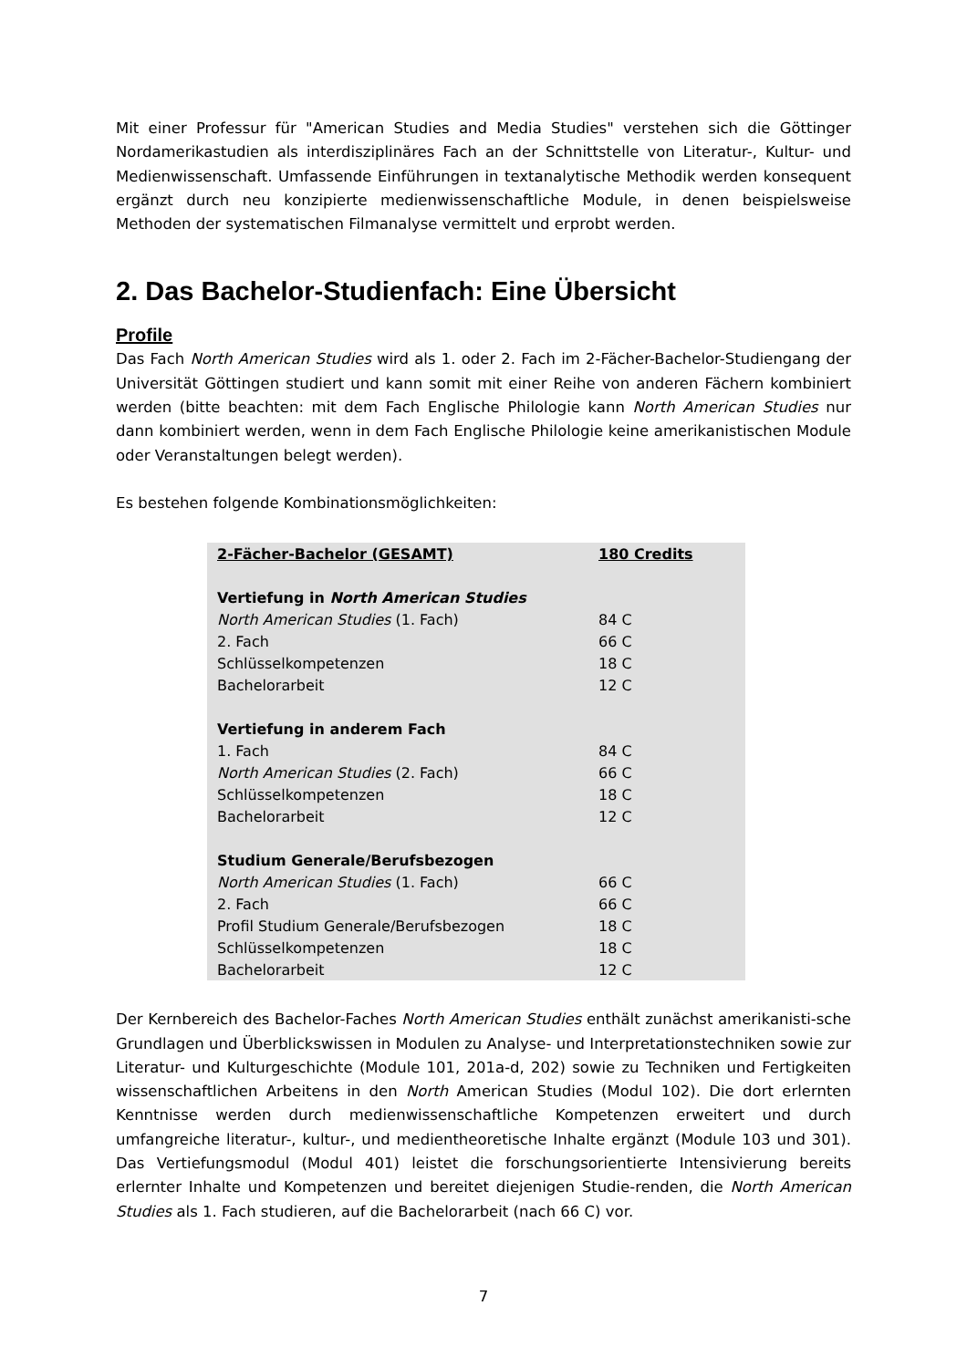Mit einer Professur für "American Studies and Media Studies" verstehen sich die Göttinger Nordamerikastudien als interdisziplinäres Fach an der Schnittstelle von Literatur-, Kultur- und Medienwissenschaft. Umfassende Einführungen in textanalytische Methodik werden konsequent ergänzt durch neu konzipierte medienwissenschaftliche Module, in denen beispielsweise Methoden der systematischen Filmanalyse vermittelt und erprobt werden.
2. Das Bachelor-Studienfach: Eine Übersicht
Profile
Das Fach North American Studies wird als 1. oder 2. Fach im 2-Fächer-Bachelor-Studiengang der Universität Göttingen studiert und kann somit mit einer Reihe von anderen Fächern kombiniert werden (bitte beachten: mit dem Fach Englische Philologie kann North American Studies nur dann kombiniert werden, wenn in dem Fach Englische Philologie keine amerikanistischen Module oder Veranstaltungen belegt werden).
Es bestehen folgende Kombinationsmöglichkeiten:
| 2-Fächer-Bachelor (GESAMT) | 180 Credits |
| Vertiefung in North American Studies | |
| North American Studies (1. Fach) | 84 C |
| 2. Fach | 66 C |
| Schlüsselkompetenzen | 18 C |
| Bachelorarbeit | 12 C |
| Vertiefung in anderem Fach | |
| 1. Fach | 84 C |
| North American Studies (2. Fach) | 66 C |
| Schlüsselkompetenzen | 18 C |
| Bachelorarbeit | 12 C |
| Studium Generale/Berufsbezogen | |
| North American Studies (1. Fach) | 66 C |
| 2. Fach | 66 C |
| Profil Studium Generale/Berufsbezogen | 18 C |
| Schlüsselkompetenzen | 18 C |
| Bachelorarbeit | 12 C |
Der Kernbereich des Bachelor-Faches North American Studies enthält zunächst amerikanisti-sche Grundlagen und Überblickswissen in Modulen zu Analyse- und Interpretationstechniken sowie zur Literatur- und Kulturgeschichte (Module 101, 201a-d, 202) sowie zu Techniken und Fertigkeiten wissenschaftlichen Arbeitens in den North American Studies (Modul 102). Die dort erlernten Kenntnisse werden durch medienwissenschaftliche Kompetenzen erweitert und durch umfangreiche literatur-, kultur-, und medientheoretische Inhalte ergänzt (Module 103 und 301). Das Vertiefungsmodul (Modul 401) leistet die forschungsorientierte Intensivierung bereits erlernter Inhalte und Kompetenzen und bereitet diejenigen Studie-renden, die North American Studies als 1. Fach studieren, auf die Bachelorarbeit (nach 66 C) vor.
7